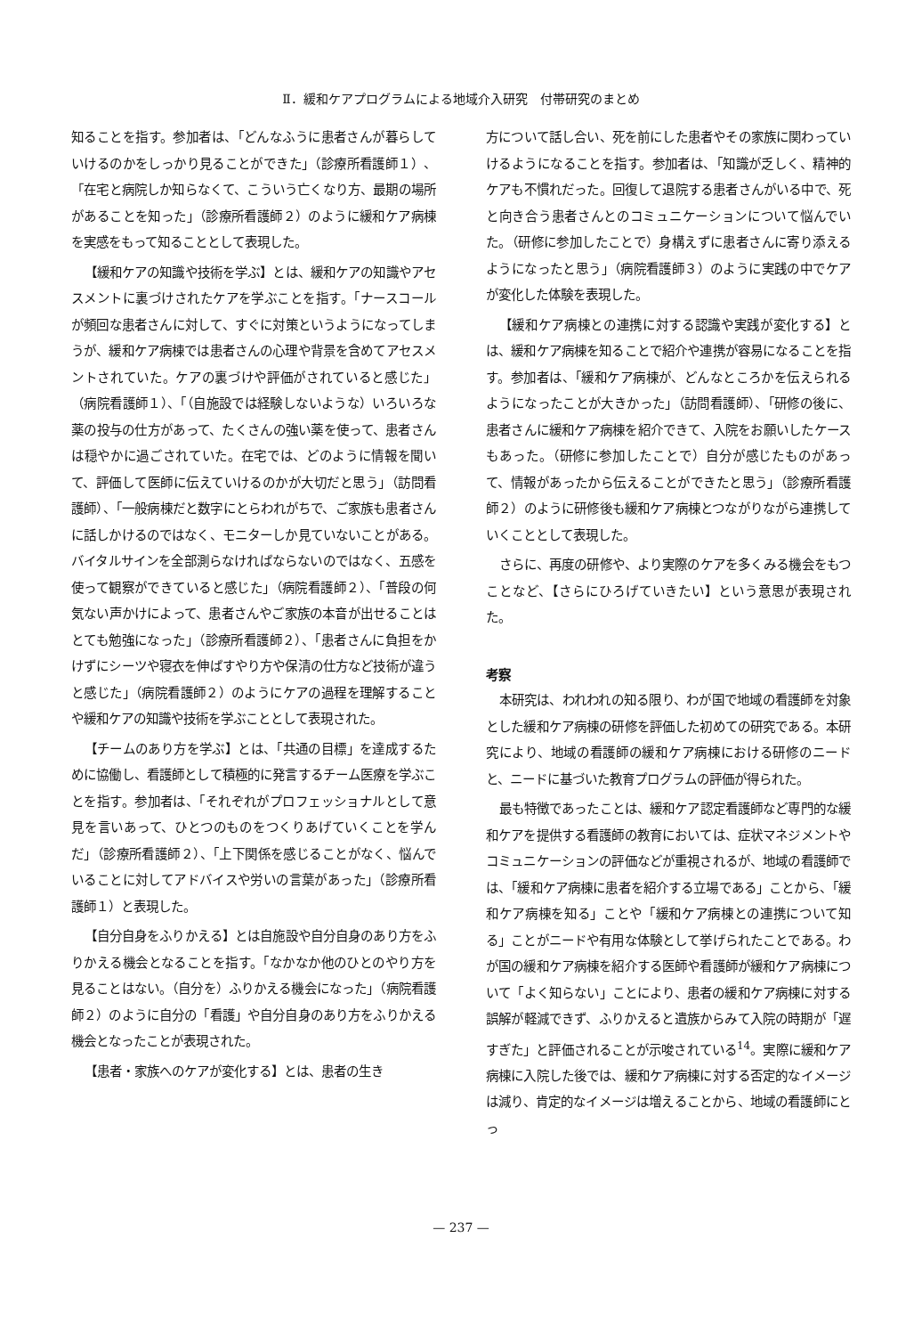Ⅱ．緩和ケアプログラムによる地域介入研究　付帯研究のまとめ
知ることを指す。参加者は、「どんなふうに患者さんが暮らしていけるのかをしっかり見ることができた」（診療所看護師１）、「在宅と病院しか知らなくて、こういう亡くなり方、最期の場所があることを知った」（診療所看護師２）のように緩和ケア病棟を実感をもって知ることとして表現した。
【緩和ケアの知識や技術を学ぶ】とは、緩和ケアの知識やアセスメントに裏づけされたケアを学ぶことを指す。「ナースコールが頻回な患者さんに対して、すぐに対策というようになってしまうが、緩和ケア病棟では患者さんの心理や背景を含めてアセスメントされていた。ケアの裏づけや評価がされていると感じた」（病院看護師１）、「（自施設では経験しないような）いろいろな薬の投与の仕方があって、たくさんの強い薬を使って、患者さんは穏やかに過ごされていた。在宅では、どのように情報を聞いて、評価して医師に伝えていけるのかが大切だと思う」（訪問看護師）、「一般病棟だと数字にとらわれがちで、ご家族も患者さんに話しかけるのではなく、モニターしか見ていないことがある。バイタルサインを全部測らなければならないのではなく、五感を使って観察ができていると感じた」（病院看護師２）、「普段の何気ない声かけによって、患者さんやご家族の本音が出せることはとても勉強になった」（診療所看護師２）、「患者さんに負担をかけずにシーツや寝衣を伸ばすやり方や保清の仕方など技術が違うと感じた」（病院看護師２）のようにケアの過程を理解することや緩和ケアの知識や技術を学ぶこととして表現された。
【チームのあり方を学ぶ】とは、「共通の目標」を達成するために協働し、看護師として積極的に発言するチーム医療を学ぶことを指す。参加者は、「それぞれがプロフェッショナルとして意見を言いあって、ひとつのものをつくりあげていくことを学んだ」（診療所看護師２）、「上下関係を感じることがなく、悩んでいることに対してアドバイスや労いの言葉があった」（診療所看護師１）と表現した。
【自分自身をふりかえる】とは自施設や自分自身のあり方をふりかえる機会となることを指す。「なかなか他のひとのやり方を見ることはない。（自分を）ふりかえる機会になった」（病院看護師２）のように自分の「看護」や自分自身のあり方をふりかえる機会となったことが表現された。
【患者・家族へのケアが変化する】とは、患者の生き
方について話し合い、死を前にした患者やその家族に関わっていけるようになることを指す。参加者は、「知識が乏しく、精神的ケアも不慣れだった。回復して退院する患者さんがいる中で、死と向き合う患者さんとのコミュニケーションについて悩んでいた。（研修に参加したことで）身構えずに患者さんに寄り添えるようになったと思う」（病院看護師３）のように実践の中でケアが変化した体験を表現した。
【緩和ケア病棟との連携に対する認識や実践が変化する】とは、緩和ケア病棟を知ることで紹介や連携が容易になることを指す。参加者は、「緩和ケア病棟が、どんなところかを伝えられるようになったことが大きかった」（訪問看護師）、「研修の後に、患者さんに緩和ケア病棟を紹介できて、入院をお願いしたケースもあった。（研修に参加したことで）自分が感じたものがあって、情報があったから伝えることができたと思う」（診療所看護師２）のように研修後も緩和ケア病棟とつながりながら連携していくこととして表現した。
さらに、再度の研修や、より実際のケアを多くみる機会をもつことなど、【さらにひろげていきたい】という意思が表現された。
考察
本研究は、われわれの知る限り、わが国で地域の看護師を対象とした緩和ケア病棟の研修を評価した初めての研究である。本研究により、地域の看護師の緩和ケア病棟における研修のニードと、ニードに基づいた教育プログラムの評価が得られた。
最も特徴であったことは、緩和ケア認定看護師など専門的な緩和ケアを提供する看護師の教育においては、症状マネジメントやコミュニケーションの評価などが重視されるが、地域の看護師では、「緩和ケア病棟に患者を紹介する立場である」ことから、「緩和ケア病棟を知る」ことや「緩和ケア病棟との連携について知る」ことがニードや有用な体験として挙げられたことである。わが国の緩和ケア病棟を紹介する医師や看護師が緩和ケア病棟について「よく知らない」ことにより、患者の緩和ケア病棟に対する誤解が軽減できず、ふりかえると遺族からみて入院の時期が「遅すぎた」と評価されることが示唆されている<sup>14</sup>。実際に緩和ケア病棟に入院した後では、緩和ケア病棟に対する否定的なイメージは減り、肯定的なイメージは増えることから、地域の看護師にとっ
— 237 —